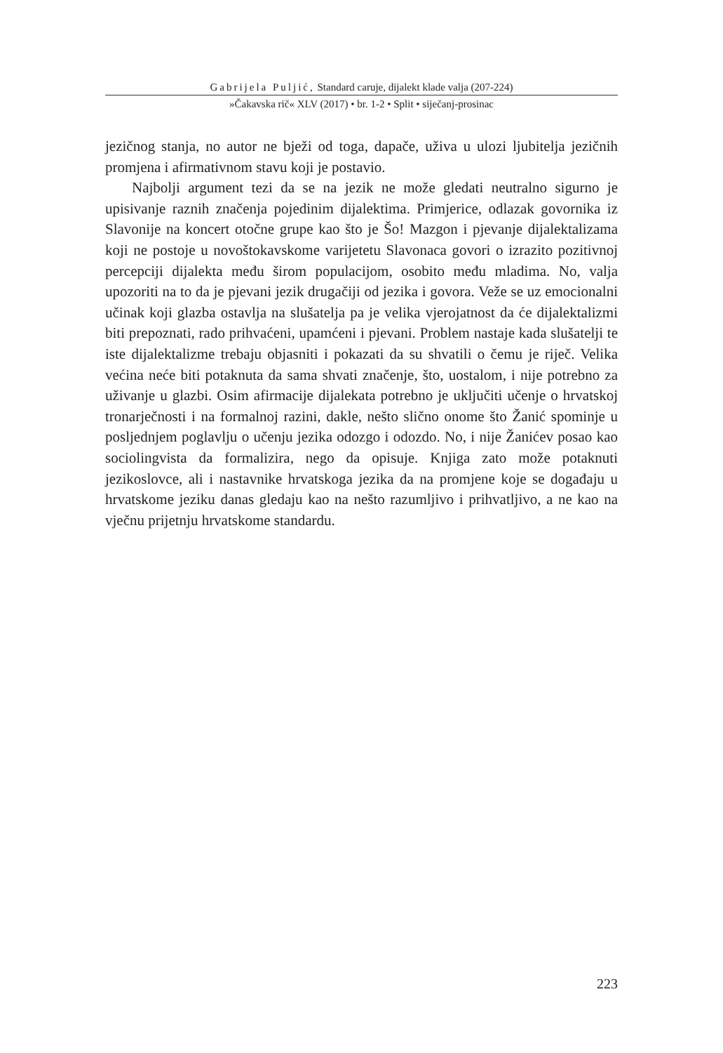Gabrijela Puljić, Standard caruje, dijalekt klade valja (207-224)
»Čakavska rič« XLV (2017) • br. 1-2 • Split • siječanj-prosinac
jezičnog stanja, no autor ne bježi od toga, dapače, uživa u ulozi ljubitelja jezičnih promjena i afirmativnom stavu koji je postavio.
Najbolji argument tezi da se na jezik ne može gledati neutralno sigurno je upisivanje raznih značenja pojedinim dijalektima. Primjerice, odlazak govornika iz Slavonije na koncert otočne grupe kao što je Šo! Mazgon i pjevanje dijalektalizama koji ne postoje u novoštokavskome varijetetu Slavonaca govori o izrazito pozitivnoj percepciji dijalekta među širom populacijom, osobito među mladima. No, valja upozoriti na to da je pjevani jezik drugačiji od jezika i govora. Veže se uz emocionalni učinak koji glazba ostavlja na slušatelja pa je velika vjerojatnost da će dijalektalizmi biti prepoznati, rado prihvaćeni, upamćeni i pjevani. Problem nastaje kada slušatelji te iste dijalektalizme trebaju objasniti i pokazati da su shvatili o čemu je riječ. Velika većina neće biti potaknuta da sama shvati značenje, što, uostalom, i nije potrebno za uživanje u glazbi. Osim afirmacije dijalekata potrebno je uključiti učenje o hrvatskoj tronarječnosti i na formalnoj razini, dakle, nešto slično onome što Žanić spominje u posljednjem poglavlju o učenju jezika odozgo i odozdo. No, i nije Žanićev posao kao sociolingvista da formalizira, nego da opisuje. Knjiga zato može potaknuti jezikoslovce, ali i nastavnike hrvatskoga jezika da na promjene koje se događaju u hrvatskome jeziku danas gledaju kao na nešto razumljivo i prihvatljivo, a ne kao na vječnu prijetnju hrvatskome standardu.
223